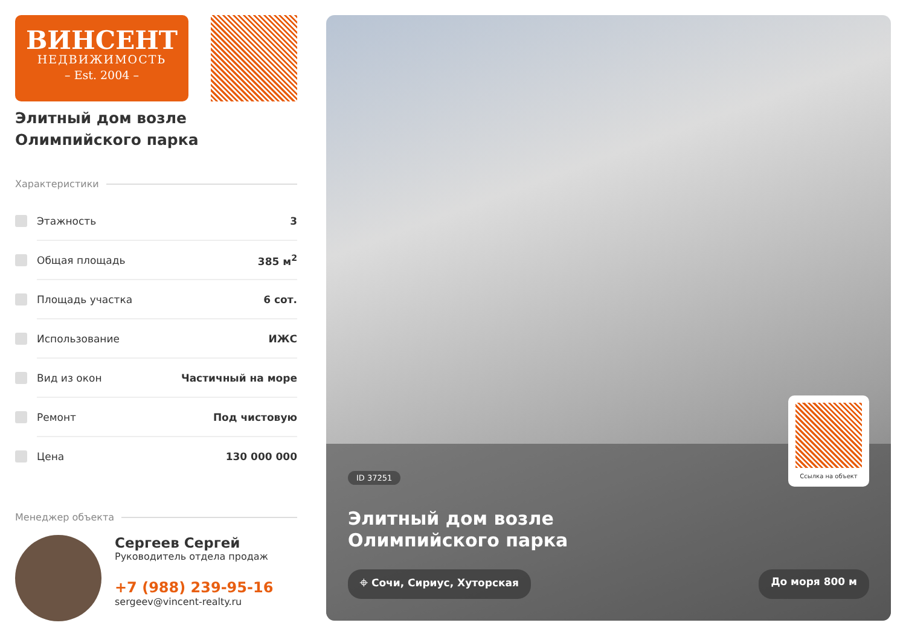ВИНСЕНТ
НЕДВИЖИМОСТЬ
– Est. 2004 –
Элитный дом возле
Олимпийского парка
Характеристики
Этажность 3
Общая площадь 385 м<sup>2</sup>
Площадь участка 6 сот.
Использование ИЖС
Вид из окон Частичный на море
Ремонт Под чистовую
Цена 130 000 000
Менеджер объекта
Сергеев Сергей
Руководитель отдела продаж
+7 (988) 239-95-16
sergeev@vincent-realty.ru
Ссылка на объект
ID 37251
Элитный дом возле
Олимпийского парка
⌖ Сочи, Сириус, Хуторская До моря 800 м